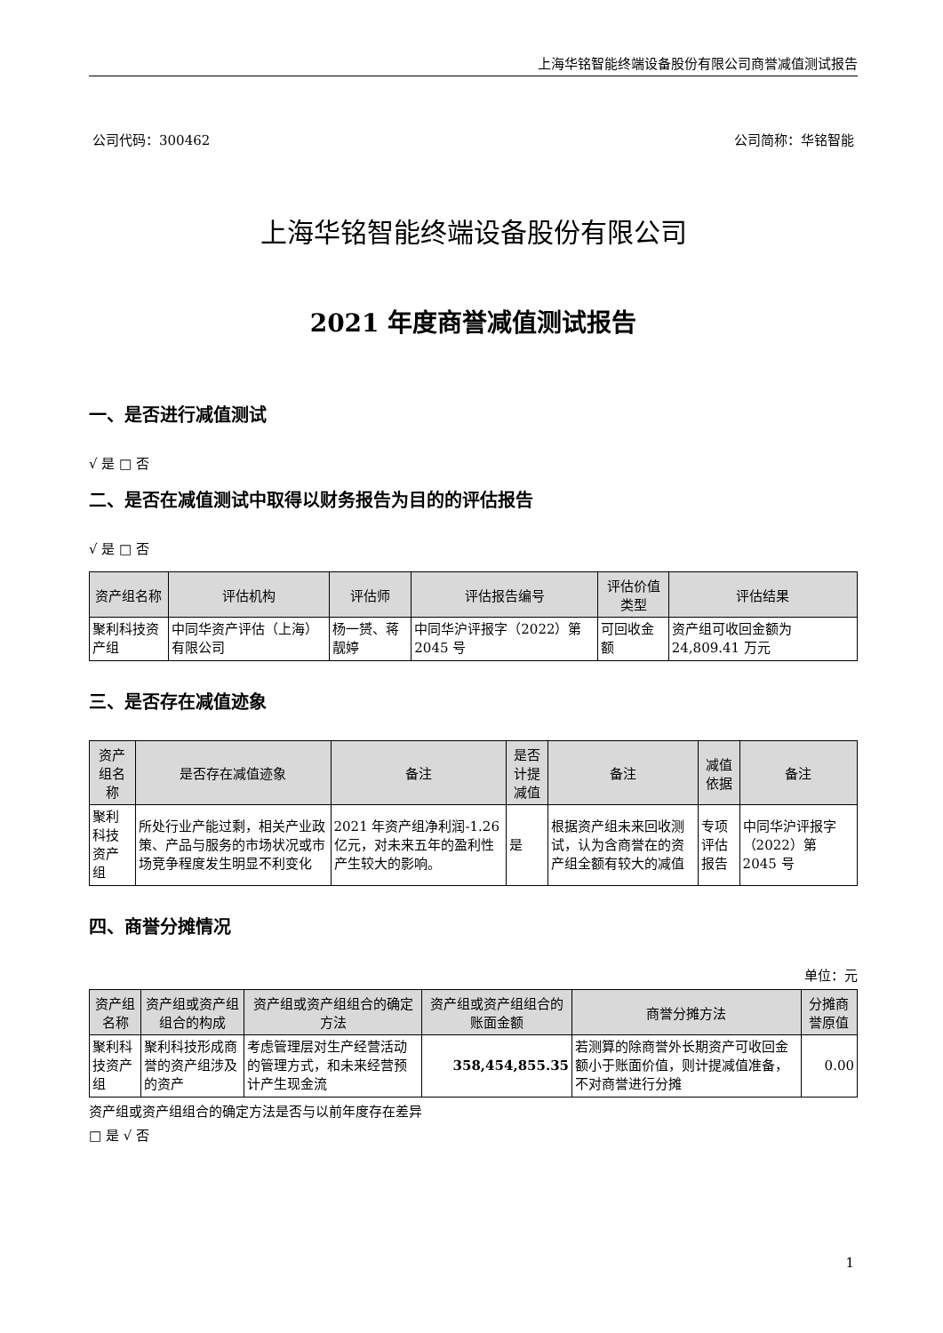上海华铭智能终端设备股份有限公司商誉减值测试报告
公司代码：300462 公司简称：华铭智能
上海华铭智能终端设备股份有限公司
2021 年度商誉减值测试报告
一、是否进行减值测试
√ 是 □ 否
二、是否在减值测试中取得以财务报告为目的的评估报告
√ 是 □ 否
| 资产组名称 | 评估机构 | 评估师 | 评估报告编号 | 评估价值类型 | 评估结果 |
| --- | --- | --- | --- | --- | --- |
| 聚利科技资产组 | 中同华资产评估（上海）有限公司 | 杨一赟、蒋靓婷 | 中同华沪评报字（2022）第 2045 号 | 可回收金额 | 资产组可收回金额为 24,809.41 万元 |
三、是否存在减值迹象
| 资产组名称 | 是否存在减值迹象 | 备注 | 是否计提减值 | 备注 | 减值依据 | 备注 |
| --- | --- | --- | --- | --- | --- | --- |
| 聚利科技资产组 | 所处行业产能过剩，相关产业政策、产品与服务的市场状况或市场竞争程度发生明显不利变化 | 2021 年资产组净利润-1.26 亿元，对未来五年的盈利性产生较大的影响。 | 是 | 根据资产组未来回收测试，认为含商誉在的资产组全额有较大的减值 | 专项评估报告 | 中同华沪评报字（2022）第 2045 号 |
四、商誉分摊情况
单位：元
| 资产组名称 | 资产组或资产组组合的构成 | 资产组或资产组组合的确定方法 | 资产组或资产组组合的账面金额 | 商誉分摊方法 | 分摊商誉原值 |
| --- | --- | --- | --- | --- | --- |
| 聚利科技资产组 | 聚利科技形成商誉的资产组涉及的资产 | 考虑管理层对生产经营活动的管理方式，和未来经营预计产生现金流 | 358,454,855.35 | 若测算的除商誉外长期资产可收回金额小于账面价值，则计提减值准备，不对商誉进行分摊 | 0.00 |
资产组或资产组组合的确定方法是否与以前年度存在差异
□ 是 √ 否
1